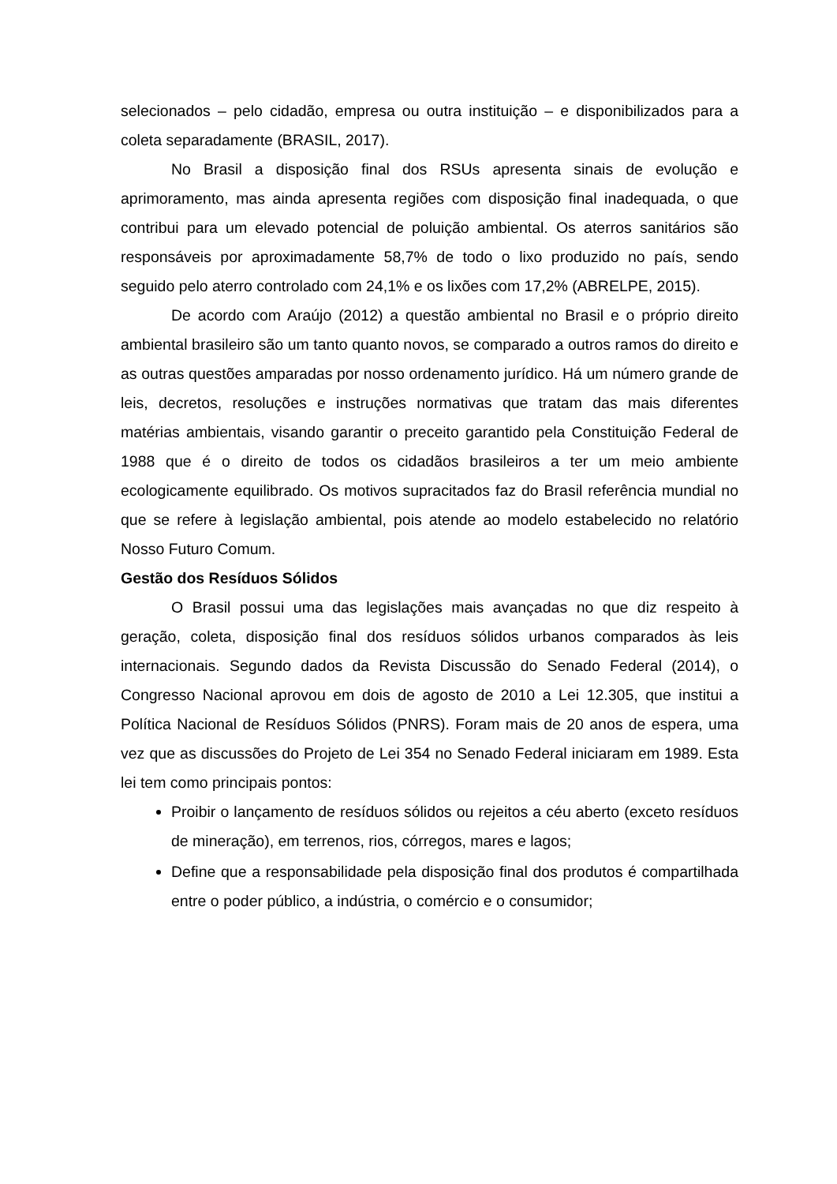selecionados – pelo cidadão, empresa ou outra instituição – e disponibilizados para a coleta separadamente (BRASIL, 2017).
No Brasil a disposição final dos RSUs apresenta sinais de evolução e aprimoramento, mas ainda apresenta regiões com disposição final inadequada, o que contribui para um elevado potencial de poluição ambiental. Os aterros sanitários são responsáveis por aproximadamente 58,7% de todo o lixo produzido no país, sendo seguido pelo aterro controlado com 24,1% e os lixões com 17,2% (ABRELPE, 2015).
De acordo com Araújo (2012) a questão ambiental no Brasil e o próprio direito ambiental brasileiro são um tanto quanto novos, se comparado a outros ramos do direito e as outras questões amparadas por nosso ordenamento jurídico. Há um número grande de leis, decretos, resoluções e instruções normativas que tratam das mais diferentes matérias ambientais, visando garantir o preceito garantido pela Constituição Federal de 1988 que é o direito de todos os cidadãos brasileiros a ter um meio ambiente ecologicamente equilibrado. Os motivos supracitados faz do Brasil referência mundial no que se refere à legislação ambiental, pois atende ao modelo estabelecido no relatório Nosso Futuro Comum.
Gestão dos Resíduos Sólidos
O Brasil possui uma das legislações mais avançadas no que diz respeito à geração, coleta, disposição final dos resíduos sólidos urbanos comparados às leis internacionais. Segundo dados da Revista Discussão do Senado Federal (2014), o Congresso Nacional aprovou em dois de agosto de 2010 a Lei 12.305, que institui a Política Nacional de Resíduos Sólidos (PNRS). Foram mais de 20 anos de espera, uma vez que as discussões do Projeto de Lei 354 no Senado Federal iniciaram em 1989. Esta lei tem como principais pontos:
Proibir o lançamento de resíduos sólidos ou rejeitos a céu aberto (exceto resíduos de mineração), em terrenos, rios, córregos, mares e lagos;
Define que a responsabilidade pela disposição final dos produtos é compartilhada entre o poder público, a indústria, o comércio e o consumidor;